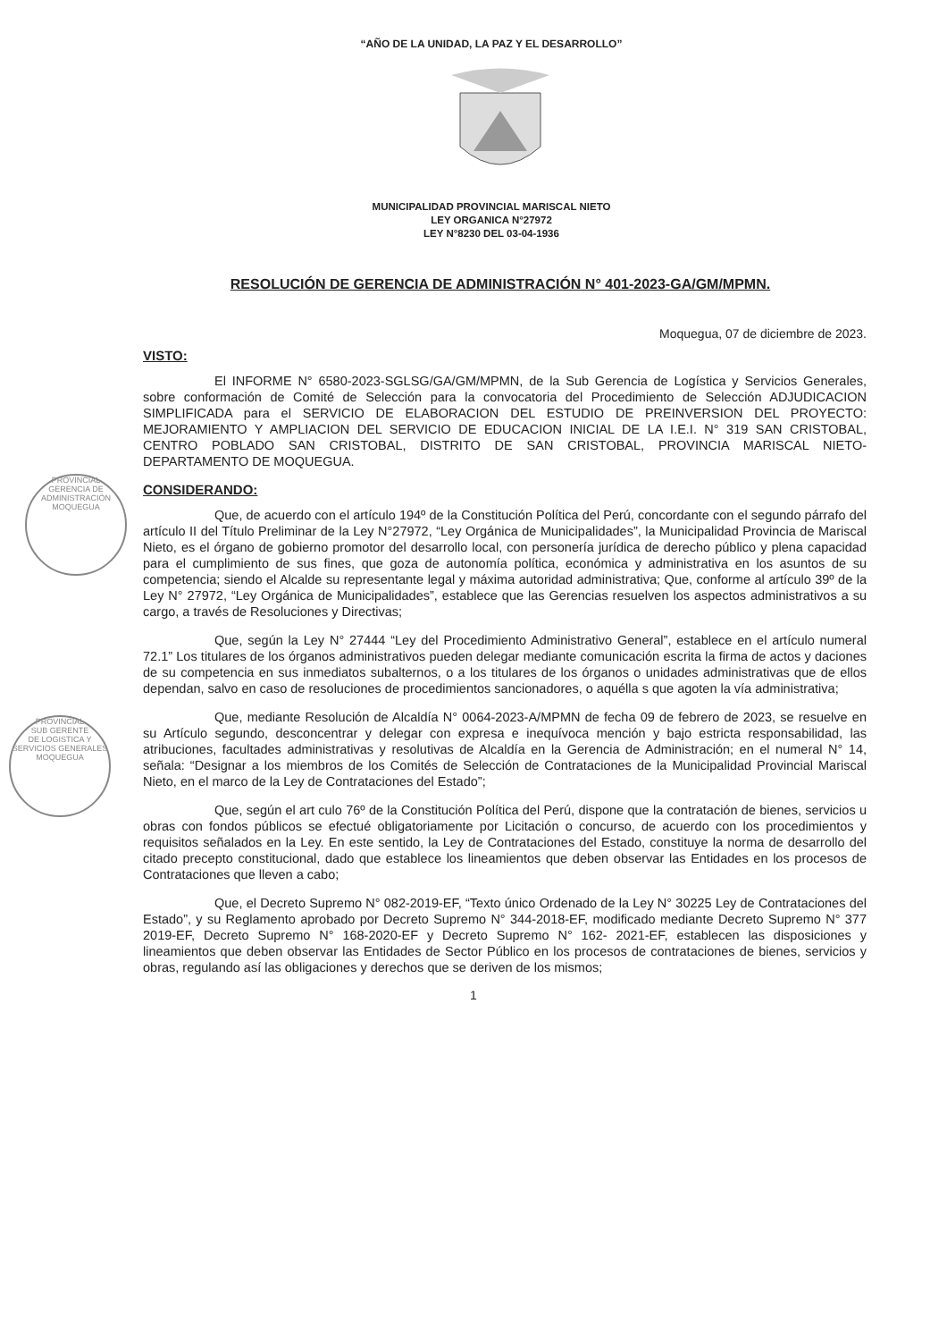“AÑO DE LA UNIDAD, LA PAZ Y EL DESARROLLO”
MUNICIPALIDAD PROVINCIAL MARISCAL NIETO
LEY ORGANICA N°27972
LEY N°8230 DEL 03-04-1936
RESOLUCIÓN DE GERENCIA DE ADMINISTRACIÓN N° 401-2023-GA/GM/MPMN.
Moquegua, 07 de diciembre de 2023.
PROVINCIAL
GERENCIA DE
ADMINISTRACIÓN
MOQUEGUA
PROVINCIAL
SUB GERENTE
DE LOGISTICA Y SERVICIOS GENERALES
MOQUEGUA
VISTO:
El INFORME N° 6580-2023-SGLSG/GA/GM/MPMN, de la Sub Gerencia de Logística y Servicios Generales, sobre conformación de Comité de Selección para la convocatoria del Procedimiento de Selección ADJUDICACION SIMPLIFICADA para el SERVICIO DE ELABORACION DEL ESTUDIO DE PREINVERSION DEL PROYECTO: MEJORAMIENTO Y AMPLIACION DEL SERVICIO DE EDUCACION INICIAL DE LA I.E.I. N° 319 SAN CRISTOBAL, CENTRO POBLADO SAN CRISTOBAL, DISTRITO DE SAN CRISTOBAL, PROVINCIA MARISCAL NIETO-DEPARTAMENTO DE MOQUEGUA.
CONSIDERANDO:
Que, de acuerdo con el artículo 194º de la Constitución Política del Perú, concordante con el segundo párrafo del artículo II del Título Preliminar de la Ley N°27972, “Ley Orgánica de Municipalidades”, la Municipalidad Provincia de Mariscal Nieto, es el órgano de gobierno promotor del desarrollo local, con personería jurídica de derecho público y plena capacidad para el cumplimiento de sus fines, que goza de autonomía política, económica y administrativa en los asuntos de su competencia; siendo el Alcalde su representante legal y máxima autoridad administrativa; Que, conforme al artículo 39º de la Ley N° 27972, “Ley Orgánica de Municipalidades”, establece que las Gerencias resuelven los aspectos administrativos a su cargo, a través de Resoluciones y Directivas;
Que, según la Ley N° 27444 “Ley del Procedimiento Administrativo General”, establece en el artículo numeral 72.1” Los titulares de los órganos administrativos pueden delegar mediante comunicación escrita la firma de actos y daciones de su competencia en sus inmediatos subalternos, o a los titulares de los órganos o unidades administrativas que de ellos dependan, salvo en caso de resoluciones de procedimientos sancionadores, o aquélla s que agoten la vía administrativa;
Que, mediante Resolución de Alcaldía N° 0064-2023-A/MPMN de fecha 09 de febrero de 2023, se resuelve en su Artículo segundo, desconcentrar y delegar con expresa e inequívoca mención y bajo estricta responsabilidad, las atribuciones, facultades administrativas y resolutivas de Alcaldía en la Gerencia de Administración; en el numeral N° 14, señala: “Designar a los miembros de los Comités de Selección de Contrataciones de la Municipalidad Provincial Mariscal Nieto, en el marco de la Ley de Contrataciones del Estado”;
Que, según el art culo 76º de la Constitución Política del Perú, dispone que la contratación de bienes, servicios u obras con fondos públicos se efectué obligatoriamente por Licitación o concurso, de acuerdo con los procedimientos y requisitos señalados en la Ley. En este sentido, la Ley de Contrataciones del Estado, constituye la norma de desarrollo del citado precepto constitucional, dado que establece los lineamientos que deben observar las Entidades en los procesos de Contrataciones que lleven a cabo;
Que, el Decreto Supremo N° 082-2019-EF, “Texto único Ordenado de la Ley N° 30225 Ley de Contrataciones del Estado”, y su Reglamento aprobado por Decreto Supremo N° 344-2018-EF, modificado mediante Decreto Supremo N° 377 2019-EF, Decreto Supremo N° 168-2020-EF y Decreto Supremo N° 162- 2021-EF, establecen las disposiciones y lineamientos que deben observar las Entidades de Sector Público en los procesos de contrataciones de bienes, servicios y obras, regulando así las obligaciones y derechos que se deriven de los mismos;
1